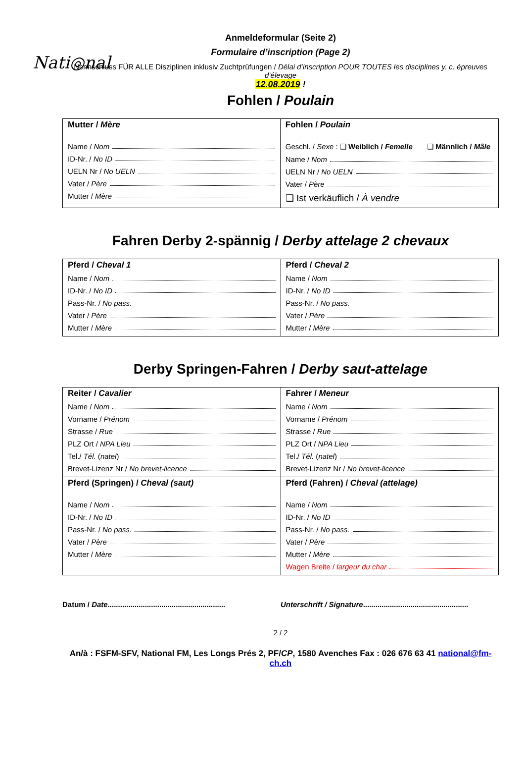Nati◎nal
Anmeldeformular (Seite 2)
Formulaire d’inscription (Page 2)
Nennschluss FÜR ALLE Disziplinen inklusiv Zuchtprüfungen / Délai d’inscription POUR TOUTES les disciplines y. c. épreuves d’élevage
12.08.2019 !
Fohlen / Poulain
| Mutter / Mère Name / Nom ID-Nr. / No ID UELN Nr / No UELN Vater / Père Mutter / Mère | Fohlen / Poulain Geschl. / Sexe : ❑ Weiblich / Femelle ❑ Männlich / Mâle Name / Nom UELN Nr / No UELN Vater / Père ❑ Ist verkäuflich / À vendre |
Fahren Derby 2-spännig / Derby attelage 2 chevaux
| Pferd / Cheval 1 Name / Nom ID-Nr. / No ID Pass-Nr. / No pass. Vater / Père Mutter / Mère | Pferd / Cheval 2 Name / Nom ID-Nr. / No ID Pass-Nr. / No pass. Vater / Père Mutter / Mère |
Derby Springen-Fahren / Derby saut-attelage
| Reiter / Cavalier Name / Nom Vorname / Prénom Strasse / Rue PLZ Ort / NPA Lieu Tel./ Tél. ( natel ) Brevet-Lizenz Nr / No brevet-licence | Fahrer / Meneur Name / Nom Vorname / Prénom Strasse / Rue PLZ Ort / NPA Lieu Tel./ Tél. ( natel ) Brevet-Lizenz Nr / No brevet-licence |
| Pferd (Springen) / Cheval (saut) Name / Nom ID-Nr. / No ID Pass-Nr. / No pass. Vater / Père Mutter / Mère | Pferd (Fahren) / Cheval (attelage) Name / Nom ID-Nr. / No ID Pass-Nr. / No pass. Vater / Père Mutter / Mère Wagen Breite / largeur du char |
Datum / Date.........................................................
Unterschrift / Signature...................................................
2 / 2
An/à : FSFM-SFV, National FM, Les Longs Prés 2, PF/CP, 1580 Avenches Fax : 026 676 63 41 national@fm-ch.ch